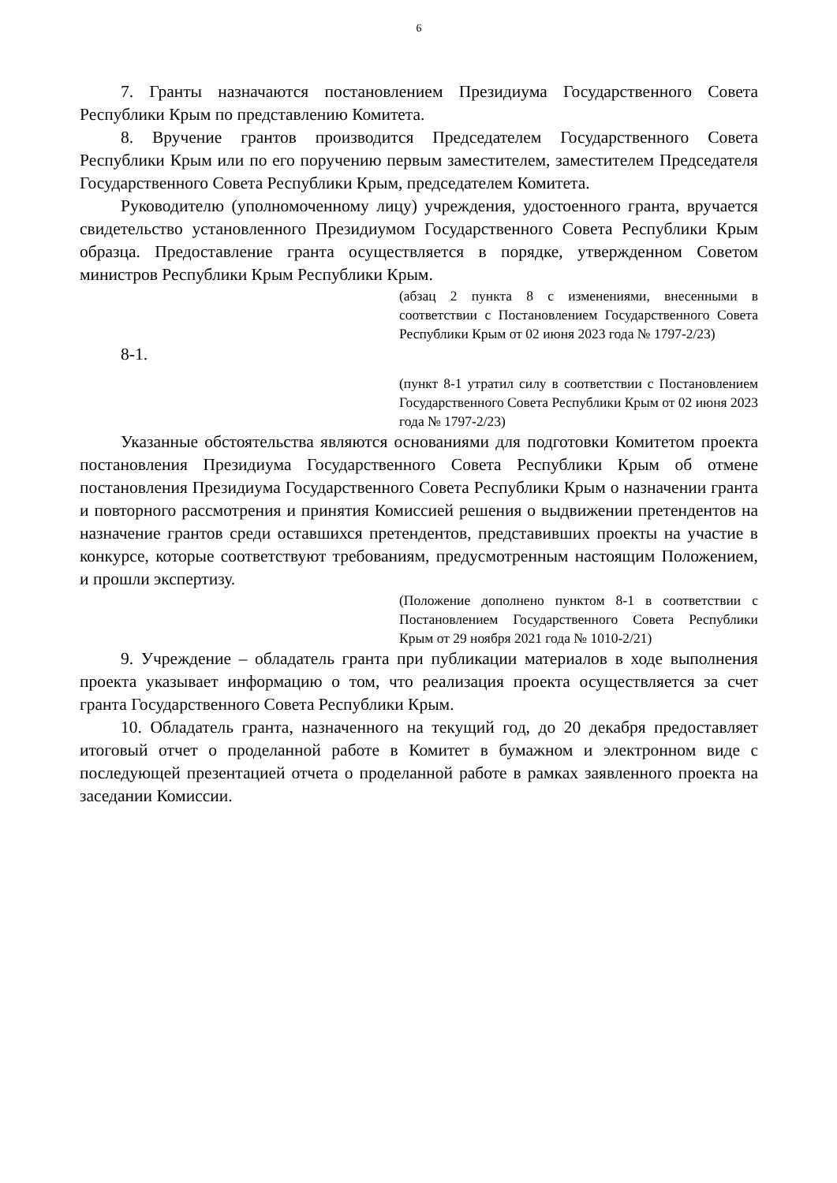6
7. Гранты назначаются постановлением Президиума Государственного Совета Республики Крым по представлению Комитета.
8. Вручение грантов производится Председателем Государственного Совета Республики Крым или по его поручению первым заместителем, заместителем Председателя Государственного Совета Республики Крым, председателем Комитета.
Руководителю (уполномоченному лицу) учреждения, удостоенного гранта, вручается свидетельство установленного Президиумом Государственного Совета Республики Крым образца. Предоставление гранта осуществляется в порядке, утвержденном Советом министров Республики Крым Республики Крым.
(абзац 2 пункта 8 с изменениями, внесенными в соответствии с Постановлением Государственного Совета Республики Крым от 02 июня 2023 года № 1797-2/23)
8-1.
(пункт 8-1 утратил силу в соответствии с Постановлением Государственного Совета Республики Крым от 02 июня 2023 года № 1797-2/23)
Указанные обстоятельства являются основаниями для подготовки Комитетом проекта постановления Президиума Государственного Совета Республики Крым об отмене постановления Президиума Государственного Совета Республики Крым о назначении гранта и повторного рассмотрения и принятия Комиссией решения о выдвижении претендентов на назначение грантов среди оставшихся претендентов, представивших проекты на участие в конкурсе, которые соответствуют требованиям, предусмотренным настоящим Положением, и прошли экспертизу.
(Положение дополнено пунктом 8-1 в соответствии с Постановлением Государственного Совета Республики Крым от 29 ноября 2021 года № 1010-2/21)
9. Учреждение – обладатель гранта при публикации материалов в ходе выполнения проекта указывает информацию о том, что реализация проекта осуществляется за счет гранта Государственного Совета Республики Крым.
10. Обладатель гранта, назначенного на текущий год, до 20 декабря предоставляет итоговый отчет о проделанной работе в Комитет в бумажном и электронном виде с последующей презентацией отчета о проделанной работе в рамках заявленного проекта на заседании Комиссии.